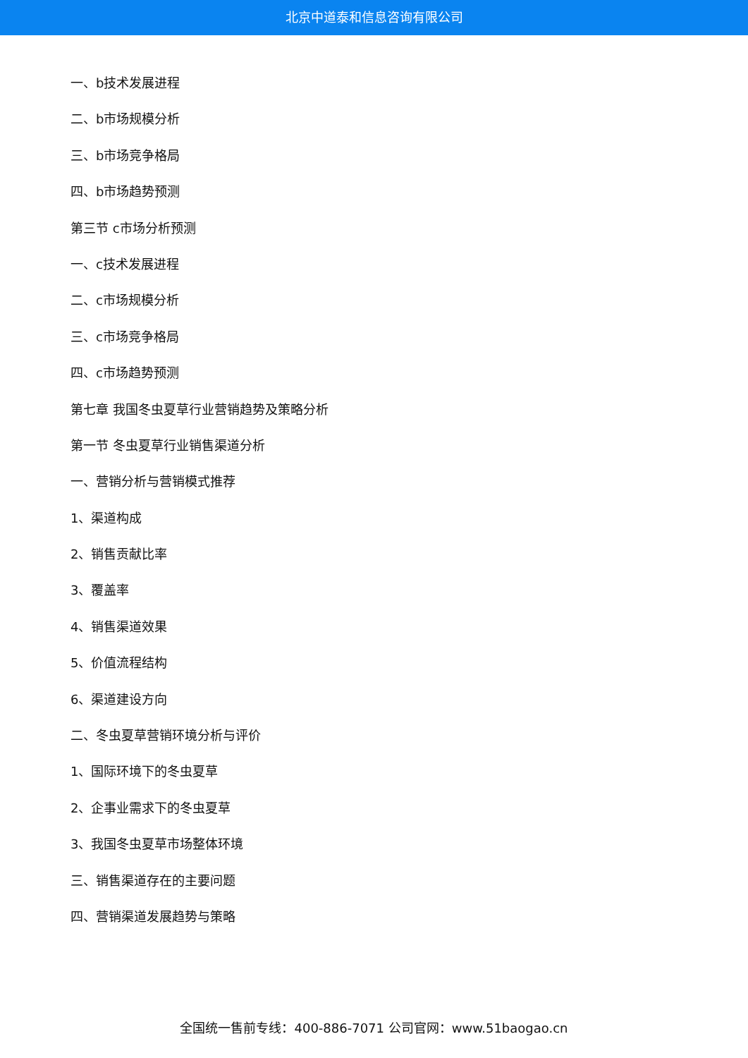北京中道泰和信息咨询有限公司
一、b技术发展进程
二、b市场规模分析
三、b市场竞争格局
四、b市场趋势预测
第三节 c市场分析预测
一、c技术发展进程
二、c市场规模分析
三、c市场竞争格局
四、c市场趋势预测
第七章 我国冬虫夏草行业营销趋势及策略分析
第一节 冬虫夏草行业销售渠道分析
一、营销分析与营销模式推荐
1、渠道构成
2、销售贡献比率
3、覆盖率
4、销售渠道效果
5、价值流程结构
6、渠道建设方向
二、冬虫夏草营销环境分析与评价
1、国际环境下的冬虫夏草
2、企事业需求下的冬虫夏草
3、我国冬虫夏草市场整体环境
三、销售渠道存在的主要问题
四、营销渠道发展趋势与策略
全国统一售前专线：400-886-7071 公司官网：www.51baogao.cn